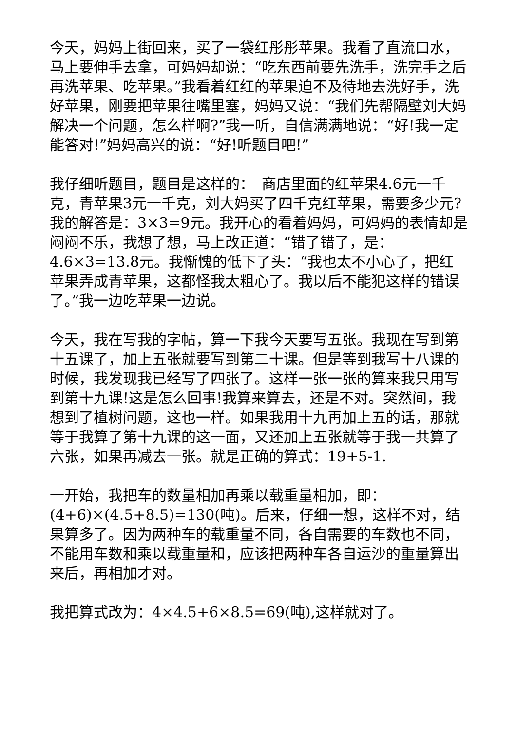今天，妈妈上街回来，买了一袋红彤彤苹果。我看了直流口水，马上要伸手去拿，可妈妈却说：“吃东西前要先洗手，洗完手之后再洗苹果、吃苹果。”我看着红红的苹果迫不及待地去洗好手，洗好苹果，刚要把苹果往嘴里塞，妈妈又说：“我们先帮隔壁刘大妈解决一个问题，怎么样啊?”我一听，自信满满地说：“好!我一定能答对!”妈妈高兴的说：“好!听题目吧!”
我仔细听题目，题目是这样的：　商店里面的红苹果4.6元一千克，青苹果3元一千克，刘大妈买了四千克红苹果，需要多少元?我的解答是：3×3=9元。我开心的看着妈妈，可妈妈的表情却是闷闷不乐，我想了想，马上改正道：“错了错了，是：4.6×3=13.8元。我惭愧的低下了头：“我也太不小心了，把红苹果弄成青苹果，这都怪我太粗心了。我以后不能犯这样的错误了。”我一边吃苹果一边说。
今天，我在写我的字帖，算一下我今天要写五张。我现在写到第十五课了，加上五张就要写到第二十课。但是等到我写十八课的时候，我发现我已经写了四张了。这样一张一张的算来我只用写到第十九课!这是怎么回事!我算来算去，还是不对。突然间，我想到了植树问题，这也一样。如果我用十九再加上五的话，那就等于我算了第十九课的这一面，又还加上五张就等于我一共算了六张，如果再减去一张。就是正确的算式：19+5-1.
一开始，我把车的数量相加再乘以载重量相加，即：(4+6)×(4.5+8.5)=130(吨)。后来，仔细一想，这样不对，结果算多了。因为两种车的载重量不同，各自需要的车数也不同，不能用车数和乘以载重量和，应该把两种车各自运沙的重量算出来后，再相加才对。
我把算式改为：4×4.5+6×8.5=69(吨),这样就对了。